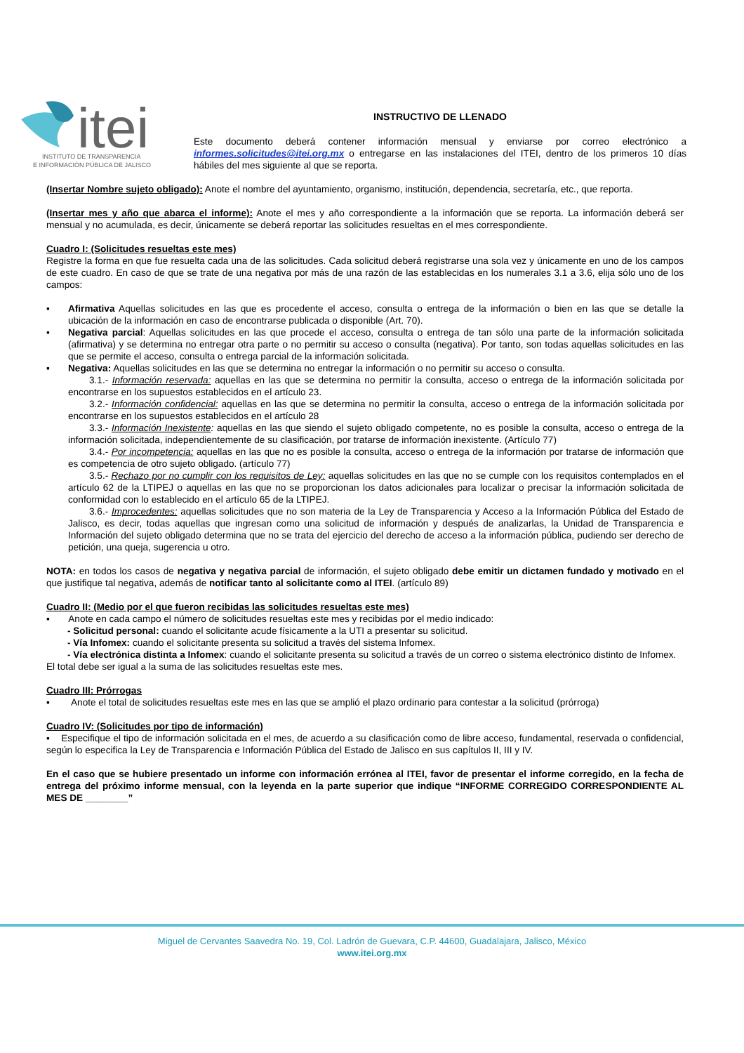itei
INSTITUTO DE TRANSPARENCIA
E INFORMACIÓN PÚBLICA DE JALISCO
INSTRUCTIVO DE LLENADO
Este documento deberá contener información mensual y enviarse por correo electrónico a informes.solicitudes@itei.org.mx o entregarse en las instalaciones del ITEI, dentro de los primeros 10 días hábiles del mes siguiente al que se reporta.
(Insertar Nombre sujeto obligado): Anote el nombre del ayuntamiento, organismo, institución, dependencia, secretaría, etc., que reporta.
(Insertar mes y año que abarca el informe): Anote el mes y año correspondiente a la información que se reporta. La información deberá ser mensual y no acumulada, es decir, únicamente se deberá reportar las solicitudes resueltas en el mes correspondiente.
Cuadro I: (Solicitudes resueltas este mes)
Registre la forma en que fue resuelta cada una de las solicitudes. Cada solicitud deberá registrarse una sola vez y únicamente en uno de los campos de este cuadro. En caso de que se trate de una negativa por más de una razón de las establecidas en los numerales 3.1 a 3.6, elija sólo uno de los campos:
▪ Afirmativa Aquellas solicitudes en las que es procedente el acceso, consulta o entrega de la información o bien en las que se detalle la ubicación de la información en caso de encontrarse publicada o disponible (Art. 70).
▪ Negativa parcial: Aquellas solicitudes en las que procede el acceso, consulta o entrega de tan sólo una parte de la información solicitada (afirmativa) y se determina no entregar otra parte o no permitir su acceso o consulta (negativa). Por tanto, son todas aquellas solicitudes en las que se permite el acceso, consulta o entrega parcial de la información solicitada.
▪ Negativa: Aquellas solicitudes en las que se determina no entregar la información o no permitir su acceso o consulta.
3.1.- Información reservada: aquellas en las que se determina no permitir la consulta, acceso o entrega de la información solicitada por encontrarse en los supuestos establecidos en el artículo 23.
3.2.- Información confidencial: aquellas en las que se determina no permitir la consulta, acceso o entrega de la información solicitada por encontrarse en los supuestos establecidos en el artículo 28
3.3.- Información Inexistente: aquellas en las que siendo el sujeto obligado competente, no es posible la consulta, acceso o entrega de la información solicitada, independientemente de su clasificación, por tratarse de información inexistente. (Artículo 77)
3.4.- Por incompetencia: aquellas en las que no es posible la consulta, acceso o entrega de la información por tratarse de información que es competencia de otro sujeto obligado. (artículo 77)
3.5.- Rechazo por no cumplir con los requisitos de Ley: aquellas solicitudes en las que no se cumple con los requisitos contemplados en el artículo 62 de la LTIPEJ o aquellas en las que no se proporcionan los datos adicionales para localizar o precisar la información solicitada de conformidad con lo establecido en el artículo 65 de la LTIPEJ.
3.6.- Improcedentes: aquellas solicitudes que no son materia de la Ley de Transparencia y Acceso a la Información Pública del Estado de Jalisco, es decir, todas aquellas que ingresan como una solicitud de información y después de analizarlas, la Unidad de Transparencia e Información del sujeto obligado determina que no se trata del ejercicio del derecho de acceso a la información pública, pudiendo ser derecho de petición, una queja, sugerencia u otro.
NOTA: en todos los casos de negativa y negativa parcial de información, el sujeto obligado debe emitir un dictamen fundado y motivado en el que justifique tal negativa, además de notificar tanto al solicitante como al ITEI. (artículo 89)
Cuadro II: (Medio por el que fueron recibidas las solicitudes resueltas este mes)
▪ Anote en cada campo el número de solicitudes resueltas este mes y recibidas por el medio indicado:
- Solicitud personal: cuando el solicitante acude físicamente a la UTI a presentar su solicitud.
- Vía Infomex: cuando el solicitante presenta su solicitud a través del sistema Infomex.
- Vía electrónica distinta a Infomex: cuando el solicitante presenta su solicitud a través de un correo o sistema electrónico distinto de Infomex.
El total debe ser igual a la suma de las solicitudes resueltas este mes.
Cuadro III: Prórrogas
▪ Anote el total de solicitudes resueltas este mes en las que se amplió el plazo ordinario para contestar a la solicitud (prórroga)
Cuadro IV: (Solicitudes por tipo de información)
▪ Especifique el tipo de información solicitada en el mes, de acuerdo a su clasificación como de libre acceso, fundamental, reservada o confidencial, según lo especifica la Ley de Transparencia e Información Pública del Estado de Jalisco en sus capítulos II, III y IV.
En el caso que se hubiere presentado un informe con información errónea al ITEI, favor de presentar el informe corregido, en la fecha de entrega del próximo informe mensual, con la leyenda en la parte superior que indique “INFORME CORREGIDO CORRESPONDIENTE AL MES DE ________”
Miguel de Cervantes Saavedra No. 19, Col. Ladrón de Guevara, C.P. 44600, Guadalajara, Jalisco, México
www.itei.org.mx